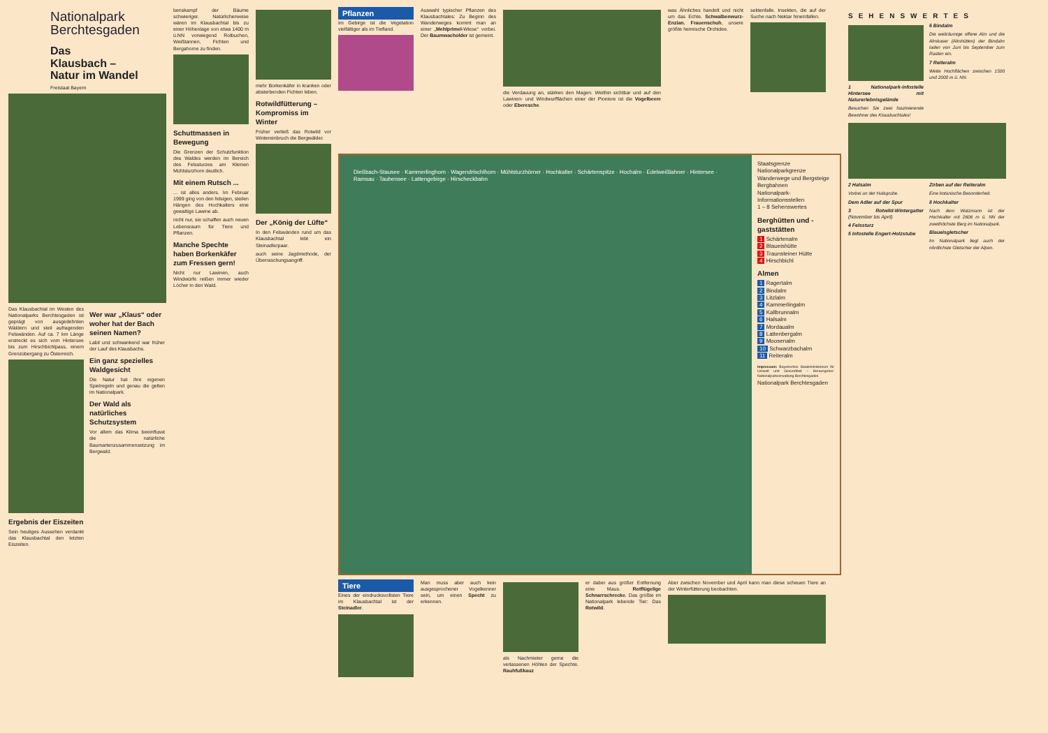Nationalpark
Berchtesgaden
Das
Klausbach –
Natur im Wandel
Freistaat Bayern
Das Klausbachtal im Westen des Nationalparks Berchtesgaden ist geprägt von ausgedehnten Wäldern und steil aufragenden Felswänden. Auf ca. 7 km Länge erstreckt es sich vom Hintersee bis zum Hirschbichlpass, einem Grenzübergang zu Österreich.
Ergebnis der Eiszeiten
Sein heutiges Aussehen verdankt das Klausbachtal den letzten Eiszeiten.
Wer war „Klaus“ oder woher hat der Bach seinen Namen?
Labil und schwankend war früher der Lauf des Klausbachs.
Ein ganz spezielles Waldgesicht
Die Natur hat ihre eigenen Spielregeln und genau die gelten im Nationalpark.
Der Wald als natürliches Schutzsystem
Vor allem das Klima beeinflusst die natürliche Baumartenzusammensetzung im Bergwald.
benskampf der Bäume schwieriger. Natürlicherweise wären im Klausbachtal bis zu einer Höhenlage von etwa 1400 m ü.NN vorwiegend Rotbuchen, Weißtannen, Fichten und Bergahorne zu finden.
Schuttmassen in Bewegung
Die Grenzen der Schutzfunktion des Waldes werden im Bereich des Felssturzes am Kleinen Mühlsturzhorn deutlich.
Mit einem Rutsch ...
... ist alles anders. Im Februar 1999 ging von den felsigen, steilen Hängen des Hochkalters eine gewaltige Lawine ab.
nicht nur, sie schaffen auch neuen Lebensraum für Tiere und Pflanzen.
Manche Spechte haben Borkenkäfer zum Fressen gern!
Nicht nur Lawinen, auch Windwürfe reißen immer wieder Löcher in den Wald.
mehr Borkenkäfer in kranken oder absterbenden Fichten leben.
Rotwildfütterung – Kompromiss im Winter
Früher verließ das Rotwild vor Wintereinbruch die Bergwälder.
Der „König der Lüfte“
In den Felswänden rund um das Klausbachtal lebt ein Steinadlerpaar.
auch seine Jagdmethode, der Überraschungsangriff.
Pflanzen
Im Gebirge ist die Vegetation vielfältiger als im Tiefland.
Auswahl typischer Pflanzen des Klausbachtales: Zu Beginn des Wanderweges kommt man an einer „Mehlprimel-Wiese“ vorbei. Der Baumwacholder ist gemeint.
die Verdauung an, stärken den Magen. Weithin sichtbar und auf den Lawinen- und Windwurfflächen einer der Pioniere ist die Vogelbeere oder Eberesche.
was Ähnliches handelt und nicht um das Echte. Schwalbenwurz-Enzian. Frauenschuh, unsere größte heimische Orchidee.
sektenfalle. Insekten, die auf der Suche nach Nektar hineinfallen.
Dießbach-Stausee · Kammerlinghorn · Wagendrischlhorn · Mühlsturzhörner · Hochkalter · Schärtenspitze · Hochalm · Edelweißlahner · Hintersee · Ramsau · Taubensee · Lattengebirge · Hirscheckbahn
Staatsgrenze
Nationalparkgrenze
Wanderwege und Bergsteige
Bergbahnen
Nationalpark-Informationsstellen
1 – 8 Sehenswertes
Berghütten und -gaststätten
1 Schärtenalm
2 Blaueishütte
3 Traunsteiner Hütte
4 Hirschbichl
Almen
1 Ragertalm
2 Bindalm
3 Litzlalm
4 Kammerlingalm
5 Kallbrunnalm
6 Halsalm
7 Mordaualm
8 Lattenbergalm
9 Moosenalm
10 Schwarzbachalm
11 Reiteralm
Impressum: Bayerisches Staatsministerium für Umwelt und Gesundheit – Herausgeber: Nationalparkverwaltung Berchtesgaden.
Nationalpark Berchtesgaden
Tiere
Eines der eindrucksvollsten Tiere im Klausbachtal ist der Steinadler.
Man muss aber auch kein ausgesprochener Vogelkenner sein, um einen Specht zu erkennen.
als Nachmieter gerne die verlassenen Höhlen der Spechte. Rauhfußkauz
er dabei aus größer Entfernung eine Maus. Rotflügelige Schnarrschrecke. Das größte im Nationalpark lebende Tier: Das Rotwild.
Aber zwischen November und April kann man diese scheuen Tiere an der Winterfütterung beobachten.
SEHENSWERTES
1 Nationalpark-Infostelle Hintersee mit Naturerlebnisgelände
Besuchen Sie zwei faszinierende Bewohner des Klausbachtales!
6 Bindalm
Die weiträumige offene Alm und die Almkaser (Almhütten) der Bindalm laden von Juni bis September zum Rasten ein.
7 Reiteralm
Weite Hochflächen zwischen 1500 und 2000 m ü. NN.
2 Halsalm
Vorbei an der Halsgrube.
Dem Adler auf der Spur
3 Rotwild-Wintergatter (November bis April)
4 Felssturz
5 Infostelle Engert-Holzstube
Zirben auf der Reiteralm
Eine botanische Besonderheit.
8 Hochkalter
Nach dem Watzmann ist der Hochkalter mit 2606 m ü. NN der zweithöchste Berg im Nationalpark.
Blaueisgletscher
Im Nationalpark liegt auch der nördlichste Gletscher der Alpen.